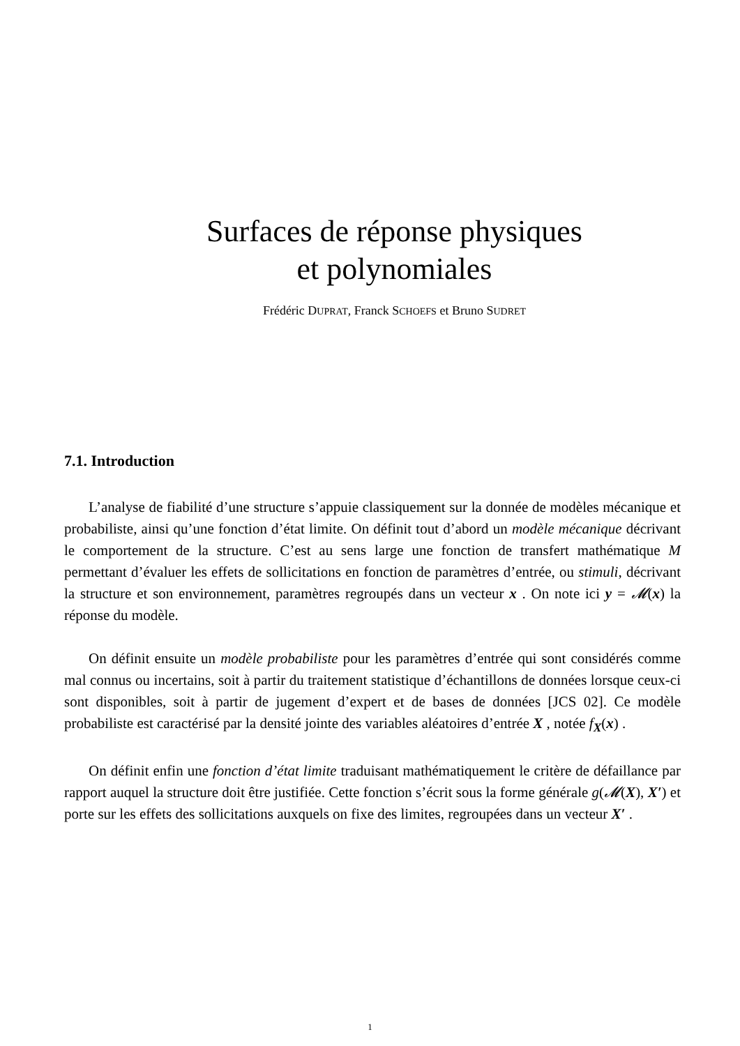Surfaces de réponse physiques
et polynomiales
Frédéric DUPRAT, Franck SCHOEFS et Bruno SUDRET
7.1. Introduction
L’analyse de fiabilité d’une structure s’appuie classiquement sur la donnée de modèles mécanique et probabiliste, ainsi qu’une fonction d’état limite. On définit tout d’abord un modèle mécanique décrivant le comportement de la structure. C’est au sens large une fonction de transfert mathématique M permettant d’évaluer les effets de sollicitations en fonction de paramètres d’entrée, ou stimuli, décrivant la structure et son environnement, paramètres regroupés dans un vecteur x . On note ici y = 𝓜(x) la réponse du modèle.
On définit ensuite un modèle probabiliste pour les paramètres d’entrée qui sont considérés comme mal connus ou incertains, soit à partir du traitement statistique d’échantillons de données lorsque ceux-ci sont disponibles, soit à partir de jugement d’expert et de bases de données [JCS 02]. Ce modèle probabiliste est caractérisé par la densité jointe des variables aléatoires d’entrée X , notée f<sub>X</sub>(x) .
On définit enfin une fonction d’état limite traduisant mathématiquement le critère de défaillance par rapport auquel la structure doit être justifiée. Cette fonction s’écrit sous la forme générale g(𝓜(X), X′) et porte sur les effets des sollicitations auxquels on fixe des limites, regroupées dans un vecteur X′ .
1